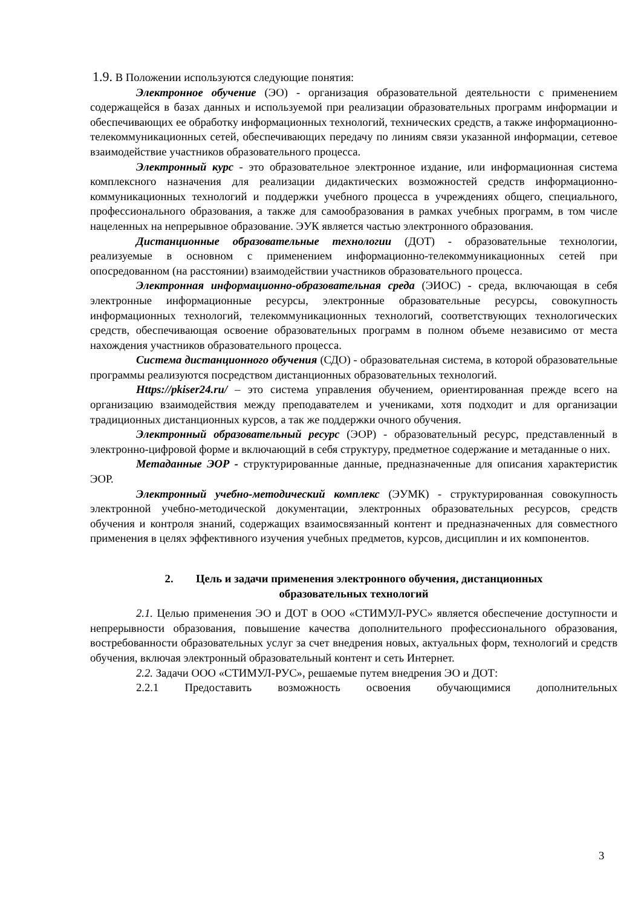1.9. В Положении используются следующие понятия:
Электронное обучение (ЭО) - организация образовательной деятельности с применением содержащейся в базах данных и используемой при реализации образовательных программ информации и обеспечивающих ее обработку информационных технологий, технических средств, а также информационно-телекоммуникационных сетей, обеспечивающих передачу по линиям связи указанной информации, сетевое взаимодействие участников образовательного процесса.
Электронный курс - это образовательное электронное издание, или информационная система комплексного назначения для реализации дидактических возможностей средств информационно-коммуникационных технологий и поддержки учебного процесса в учреждениях общего, специального, профессионального образования, а также для самообразования в рамках учебных программ, в том числе нацеленных на непрерывное образование. ЭУК является частью электронного образования.
Дистанционные образовательные технологии (ДОТ) - образовательные технологии, реализуемые в основном с применением информационно-телекоммуникационных сетей при опосредованном (на расстоянии) взаимодействии участников образовательного процесса.
Электронная информационно-образовательная среда (ЭИОС) - среда, включающая в себя электронные информационные ресурсы, электронные образовательные ресурсы, совокупность информационных технологий, телекоммуникационных технологий, соответствующих технологических средств, обеспечивающая освоение образовательных программ в полном объеме независимо от места нахождения участников образовательного процесса.
Система дистанционного обучения (СДО) - образовательная система, в которой образовательные программы реализуются посредством дистанционных образовательных технологий.
Https://pkiser24.ru/ – это система управления обучением, ориентированная прежде всего на организацию взаимодействия между преподавателем и учениками, хотя подходит и для организации традиционных дистанционных курсов, а так же поддержки очного обучения.
Электронный образовательный ресурс (ЭОР) - образовательный ресурс, представленный в электронно-цифровой форме и включающий в себя структуру, предметное содержание и метаданные о них.
Метаданные ЭОР - структурированные данные, предназначенные для описания характеристик ЭОР.
Электронный учебно-методический комплекс (ЭУМК) - структурированная совокупность электронной учебно-методической документации, электронных образовательных ресурсов, средств обучения и контроля знаний, содержащих взаимосвязанный контент и предназначенных для совместного применения в целях эффективного изучения учебных предметов, курсов, дисциплин и их компонентов.
2. Цель и задачи применения электронного обучения, дистанционных
образовательных технологий
2.1. Целью применения ЭО и ДОТ в ООО «СТИМУЛ-РУС» является обеспечение доступности и непрерывности образования, повышение качества дополнительного профессионального образования, востребованности образовательных услуг за счет внедрения новых, актуальных форм, технологий и средств обучения, включая электронный образовательный контент и сеть Интернет.
2.2. Задачи ООО «СТИМУЛ-РУС», решаемые путем внедрения ЭО и ДОТ:
2.2.1 Предоставить возможность освоения обучающимися дополнительных
3